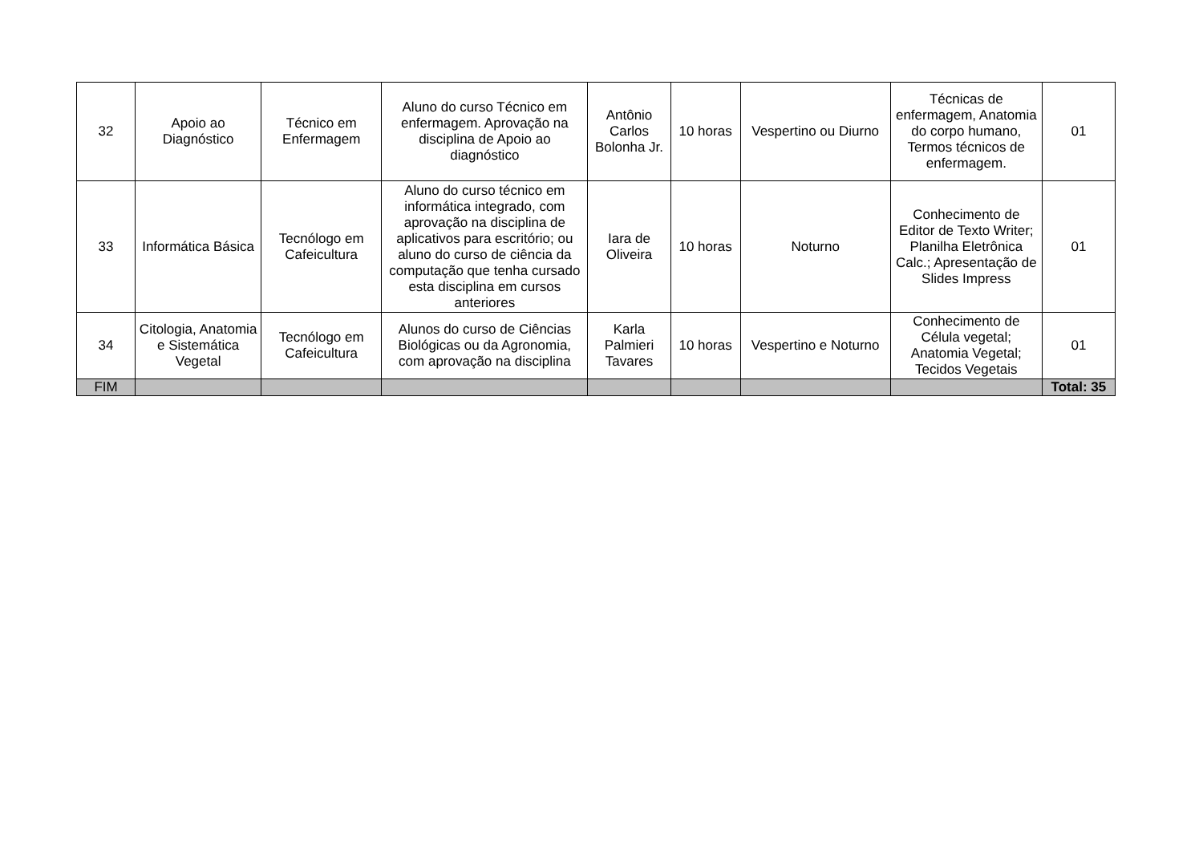| 32 | Apoio ao Diagnóstico | Técnico em Enfermagem | Aluno do curso Técnico em enfermagem. Aprovação na disciplina de Apoio ao diagnóstico | Antônio Carlos Bolonha Jr. | 10 horas | Vespertino ou Diurno | Técnicas de enfermagem, Anatomia do corpo humano, Termos técnicos de enfermagem. | 01 |
| 33 | Informática Básica | Tecnólogo em Cafeicultura | Aluno do curso técnico em informática integrado, com aprovação na disciplina de aplicativos para escritório; ou aluno do curso de ciência da computação que tenha cursado esta disciplina em cursos anteriores | Iara de Oliveira | 10 horas | Noturno | Conhecimento de Editor de Texto Writer; Planilha Eletrônica Calc.; Apresentação de Slides Impress | 01 |
| 34 | Citologia, Anatomia e Sistemática Vegetal | Tecnólogo em Cafeicultura | Alunos do curso de Ciências Biológicas ou da Agronomia, com aprovação na disciplina | Karla Palmieri Tavares | 10 horas | Vespertino e Noturno | Conhecimento de Célula vegetal; Anatomia Vegetal; Tecidos Vegetais | 01 |
| FIM | | | | | | | | Total: 35 |